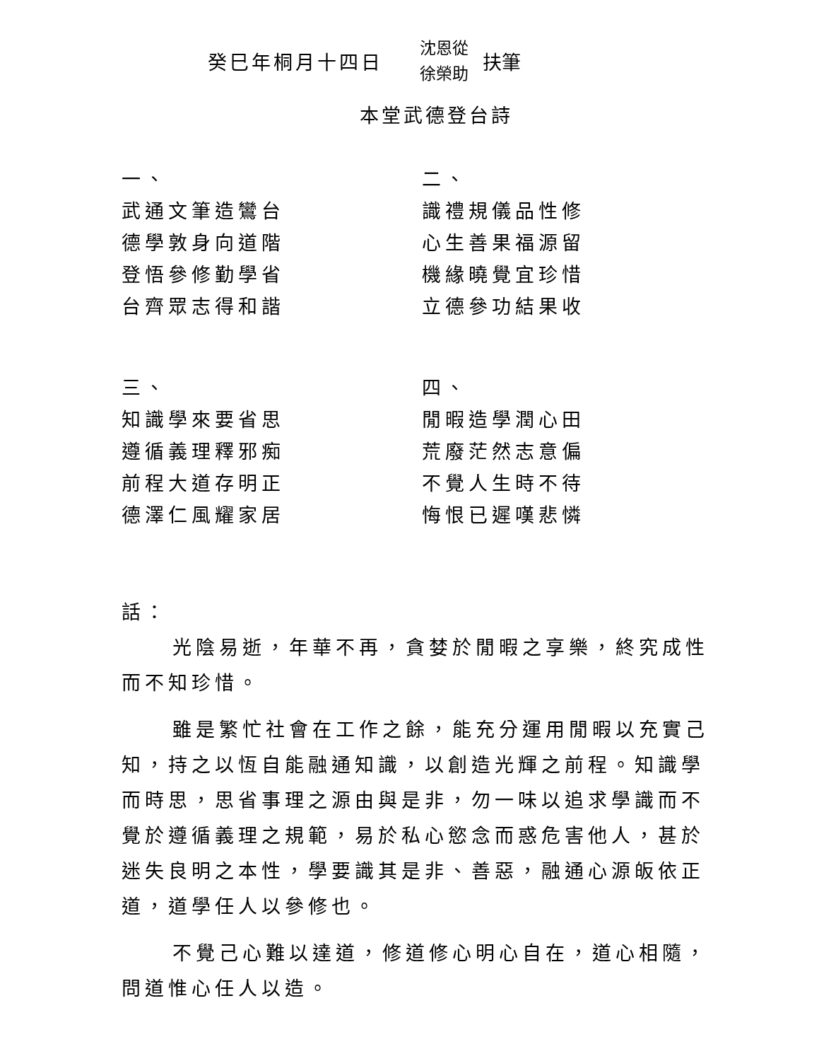癸巳年桐月十四日
沈恩從
徐榮助
扶筆
本堂武德登台詩
一、
武通文筆造鸞台
德學敦身向道階
登悟參修勤學省
台齊眾志得和諧
二、
識禮規儀品性修
心生善果福源留
機緣曉覺宜珍惜
立德參功結果收
三、
知識學來要省思
遵循義理釋邪痴
前程大道存明正
德澤仁風耀家居
四、
閒暇造學潤心田
荒廢茫然志意偏
不覺人生時不待
悔恨已遲嘆悲憐
話：
光陰易逝，年華不再，貪婪於閒暇之享樂，終究成性而不知珍惜。
雖是繁忙社會在工作之餘，能充分運用閒暇以充實己知，持之以恆自能融通知識，以創造光輝之前程。知識學而時思，思省事理之源由與是非，勿一味以追求學識而不覺於遵循義理之規範，易於私心慾念而惑危害他人，甚於迷失良明之本性，學要識其是非、善惡，融通心源皈依正道，道學任人以參修也。
不覺己心難以達道，修道修心明心自在，道心相隨，問道惟心任人以造。